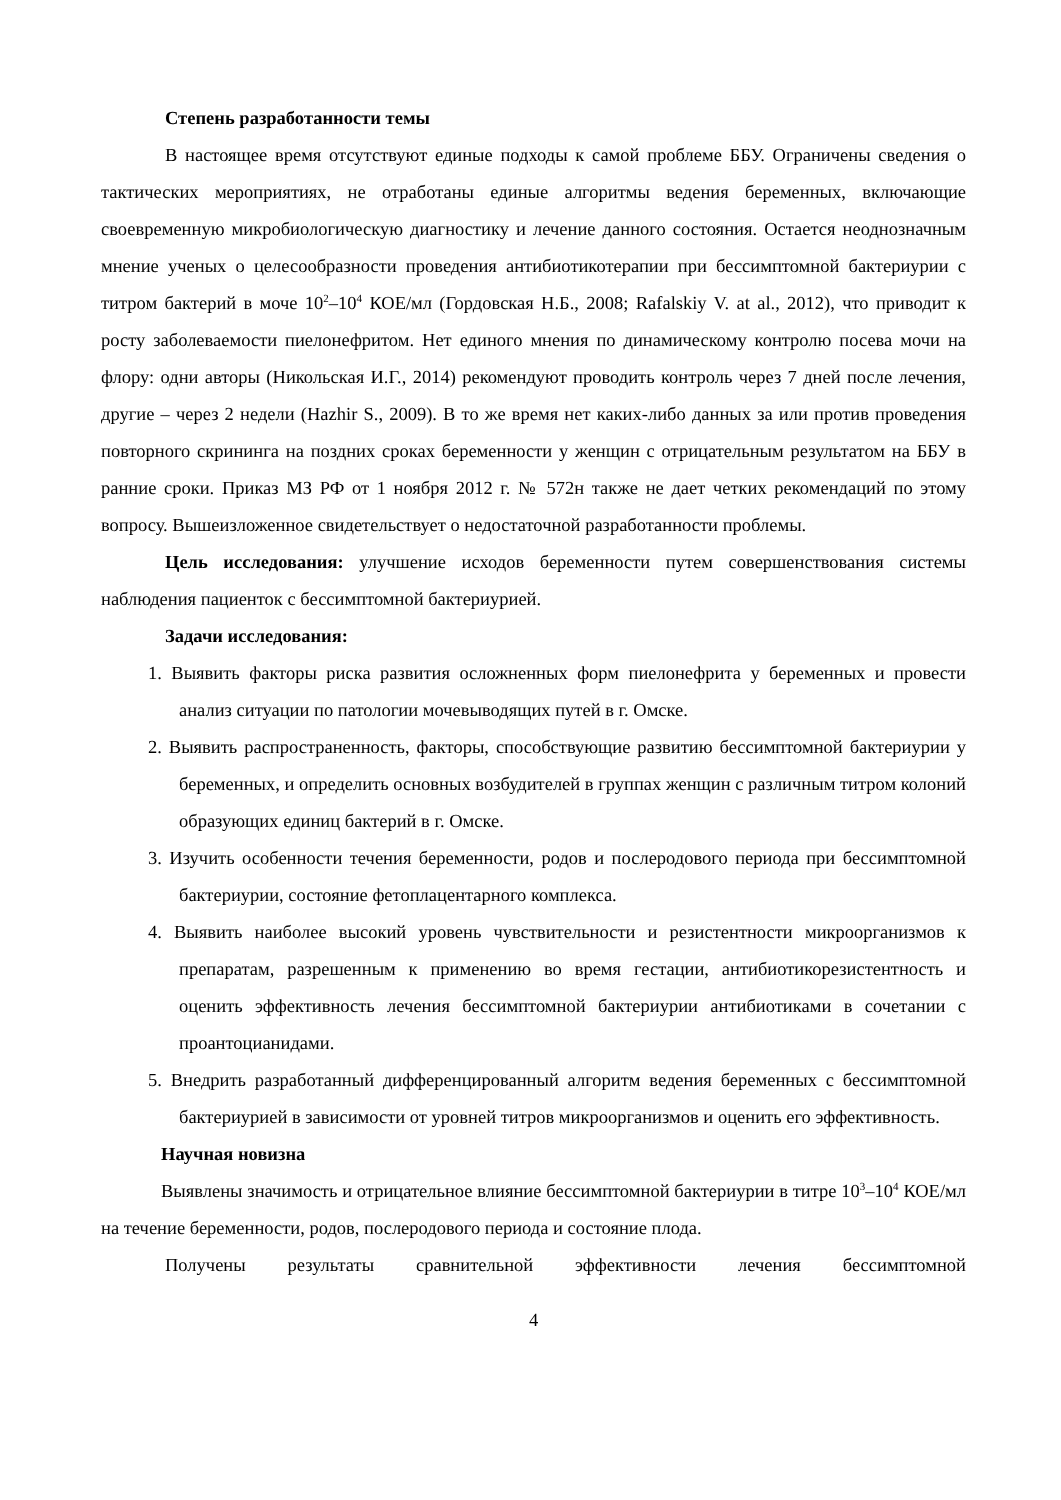Степень разработанности темы
В настоящее время отсутствуют единые подходы к самой проблеме ББУ. Ограничены сведения о тактических мероприятиях, не отработаны единые алгоритмы ведения беременных, включающие своевременную микробиологическую диагностику и лечение данного состояния. Остается неоднозначным мнение ученых о целесообразности проведения антибиотикотерапии при бессимптомной бактериурии с титром бактерий в моче 10<sup>2</sup>–10<sup>4</sup> КОЕ/мл (Гордовская Н.Б., 2008; Rafalskiy V. at al., 2012), что приводит к росту заболеваемости пиелонефритом. Нет единого мнения по динамическому контролю посева мочи на флору: одни авторы (Никольская И.Г., 2014) рекомендуют проводить контроль через 7 дней после лечения, другие – через 2 недели (Hazhir S., 2009). В то же время нет каких-либо данных за или против проведения повторного скрининга на поздних сроках беременности у женщин с отрицательным результатом на ББУ в ранние сроки. Приказ МЗ РФ от 1 ноября 2012 г. № 572н также не дает четких рекомендаций по этому вопросу. Вышеизложенное свидетельствует о недостаточной разработанности проблемы.
Цель исследования: улучшение исходов беременности путем совершенствования системы наблюдения пациенток с бессимптомной бактериурией.
Задачи исследования:
1. Выявить факторы риска развития осложненных форм пиелонефрита у беременных и провести анализ ситуации по патологии мочевыводящих путей в г. Омске.
2. Выявить распространенность, факторы, способствующие развитию бессимптомной бактериурии у беременных, и определить основных возбудителей в группах женщин с различным титром колоний образующих единиц бактерий в г. Омске.
3. Изучить особенности течения беременности, родов и послеродового периода при бессимптомной бактериурии, состояние фетоплацентарного комплекса.
4. Выявить наиболее высокий уровень чувствительности и резистентности микроорганизмов к препаратам, разрешенным к применению во время гестации, антибиотикорезистентность и оценить эффективность лечения бессимптомной бактериурии антибиотиками в сочетании с проантоцианидами.
5. Внедрить разработанный дифференцированный алгоритм ведения беременных с бессимптомной бактериурией в зависимости от уровней титров микроорганизмов и оценить его эффективность.
Научная новизна
Выявлены значимость и отрицательное влияние бессимптомной бактериурии в титре 10<sup>3</sup>–10<sup>4</sup> КОЕ/мл на течение беременности, родов, послеродового периода и состояние плода.
Получены результаты сравнительной эффективности лечения бессимптомной
4